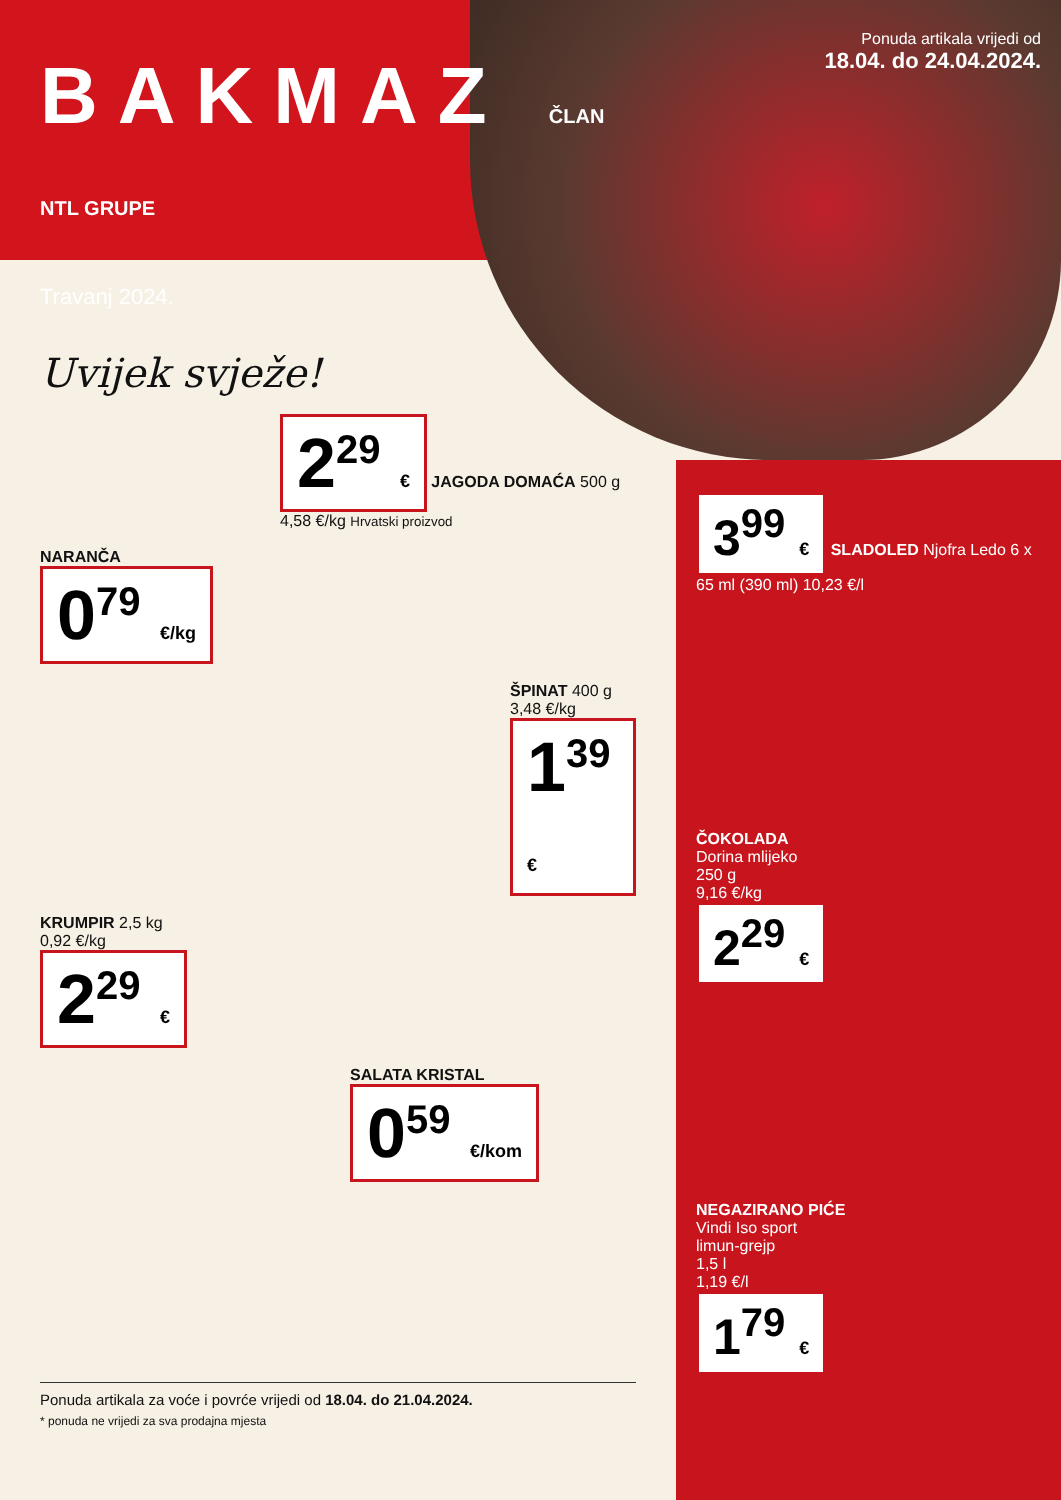BAKMAZ ČLAN NTL GRUPE
Travanj 2024.
Uvijek svježe!
2<sup>29</sup> € JAGODA DOMAĆA 500 g 4,58 €/kg Hrvatski proizvod
NARANČA
0<sup>79</sup> €/kg
ŠPINAT 400 g
3,48 €/kg
1<sup>39</sup> €
KRUMPIR 2,5 kg
0,92 €/kg
2<sup>29</sup> €
SALATA KRISTAL
0<sup>59</sup> €/kom
Ponuda artikala za voće i povrće vrijedi od 18.04. do 21.04.2024.
* ponuda ne vrijedi za sva prodajna mjesta
Ponuda artikala vrijedi od
18.04. do 24.04.2024.
3<sup>99</sup> € SLADOLED Njofra Ledo 6 x 65 ml (390 ml) 10,23 €/l
ČOKOLADA
Dorina mlijeko
250 g
9,16 €/kg
2<sup>29</sup> €
NEGAZIRANO PIĆE
Vindi Iso sport
limun-grejp
1,5 l
1,19 €/l
1<sup>79</sup> €